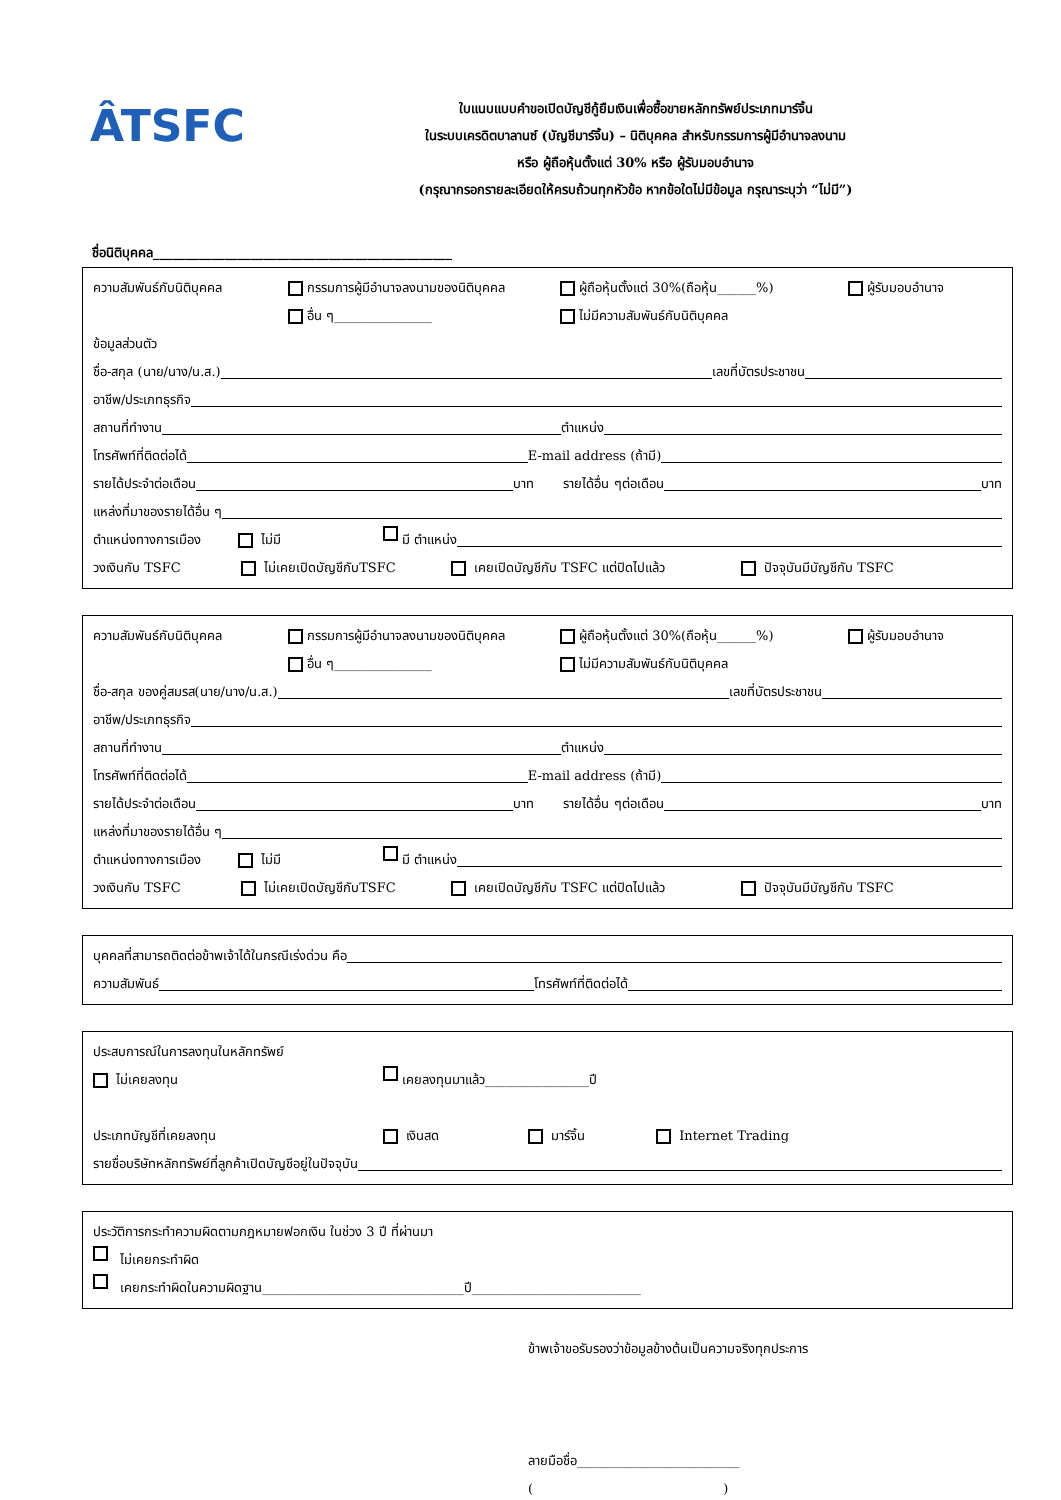ÂTSFC
ใบแนบแบบคำขอเปิดบัญชีกู้ยืมเงินเพื่อซื้อขายหลักทรัพย์ประเภทมาร์จิ้น
ในระบบเครดิตบาลานซ์ (บัญชีมาร์จิ้น) – นิติบุคคล สำหรับกรรมการผู้มีอำนาจลงนาม
หรือ ผู้ถือหุ้นตั้งแต่ 30% หรือ ผู้รับมอบอำนาจ
(กรุณากรอกรายละเอียดให้ครบถ้วนทุกหัวข้อ หากข้อใดไม่มีข้อมูล กรุณาระบุว่า “ไม่มี”)
ชื่อนิติบุคคล______________________________________________
ความสัมพันธ์กับนิติบุคคล กรรมการผู้มีอำนาจลงนามของนิติบุคคล ผู้ถือหุ้นตั้งแต่ 30%(ถือหุ้น______%) ผู้รับมอบอำนาจ
อื่น ๆ_______________ ไม่มีความสัมพันธ์กับนิติบุคคล
ข้อมูลส่วนตัว
ชื่อ-สกุล (นาย/นาง/น.ส.) เลขที่บัตรประชาชน
อาชีพ/ประเภทธุรกิจ
สถานที่ทำงาน ตำแหน่ง
โทรศัพท์ที่ติดต่อได้ E-mail address (ถ้ามี)
รายได้ประจำต่อเดือน บาท รายได้อื่น ๆต่อเดือน บาท
แหล่งที่มาของรายได้อื่น ๆ
ตำแหน่งทางการเมือง ไม่มี มี ตำแหน่ง
วงเงินกับ TSFC ไม่เคยเปิดบัญชีกับTSFC เคยเปิดบัญชีกับ TSFC แต่ปิดไปแล้ว ปัจจุบันมีบัญชีกับ TSFC
ความสัมพันธ์กับนิติบุคคล กรรมการผู้มีอำนาจลงนามของนิติบุคคล ผู้ถือหุ้นตั้งแต่ 30%(ถือหุ้น______%) ผู้รับมอบอำนาจ
อื่น ๆ_______________ ไม่มีความสัมพันธ์กับนิติบุคคล
ชื่อ-สกุล ของคู่สมรส(นาย/นาง/น.ส.) เลขที่บัตรประชาชน
อาชีพ/ประเภทธุรกิจ
สถานที่ทำงาน ตำแหน่ง
โทรศัพท์ที่ติดต่อได้ E-mail address (ถ้ามี)
รายได้ประจำต่อเดือน บาท รายได้อื่น ๆต่อเดือน บาท
แหล่งที่มาของรายได้อื่น ๆ
ตำแหน่งทางการเมือง ไม่มี มี ตำแหน่ง
วงเงินกับ TSFC ไม่เคยเปิดบัญชีกับTSFC เคยเปิดบัญชีกับ TSFC แต่ปิดไปแล้ว ปัจจุบันมีบัญชีกับ TSFC
บุคคลที่สามารถติดต่อข้าพเจ้าได้ในกรณีเร่งด่วน คือ
ความสัมพันธ์ โทรศัพท์ที่ติดต่อได้
ประสบการณ์ในการลงทุนในหลักทรัพย์
ไม่เคยลงทุน เคยลงทุนมาแล้ว________________ปี
ประเภทบัญชีที่เคยลงทุน เงินสด มาร์จิ้น Internet Trading
รายชื่อบริษัทหลักทรัพย์ที่ลูกค้าเปิดบัญชีอยู่ในปัจจุบัน
ประวัติการกระทำความผิดตามกฎหมายฟอกเงิน ในช่วง 3 ปี ที่ผ่านมา
ไม่เคยกระทำผิด
เคยกระทำผิดในความผิดฐาน_______________________________ปี__________________________
ข้าพเจ้าขอรับรองว่าข้อมูลข้างต้นเป็นความจริงทุกประการ
ลายมือชื่อ_________________________
( )